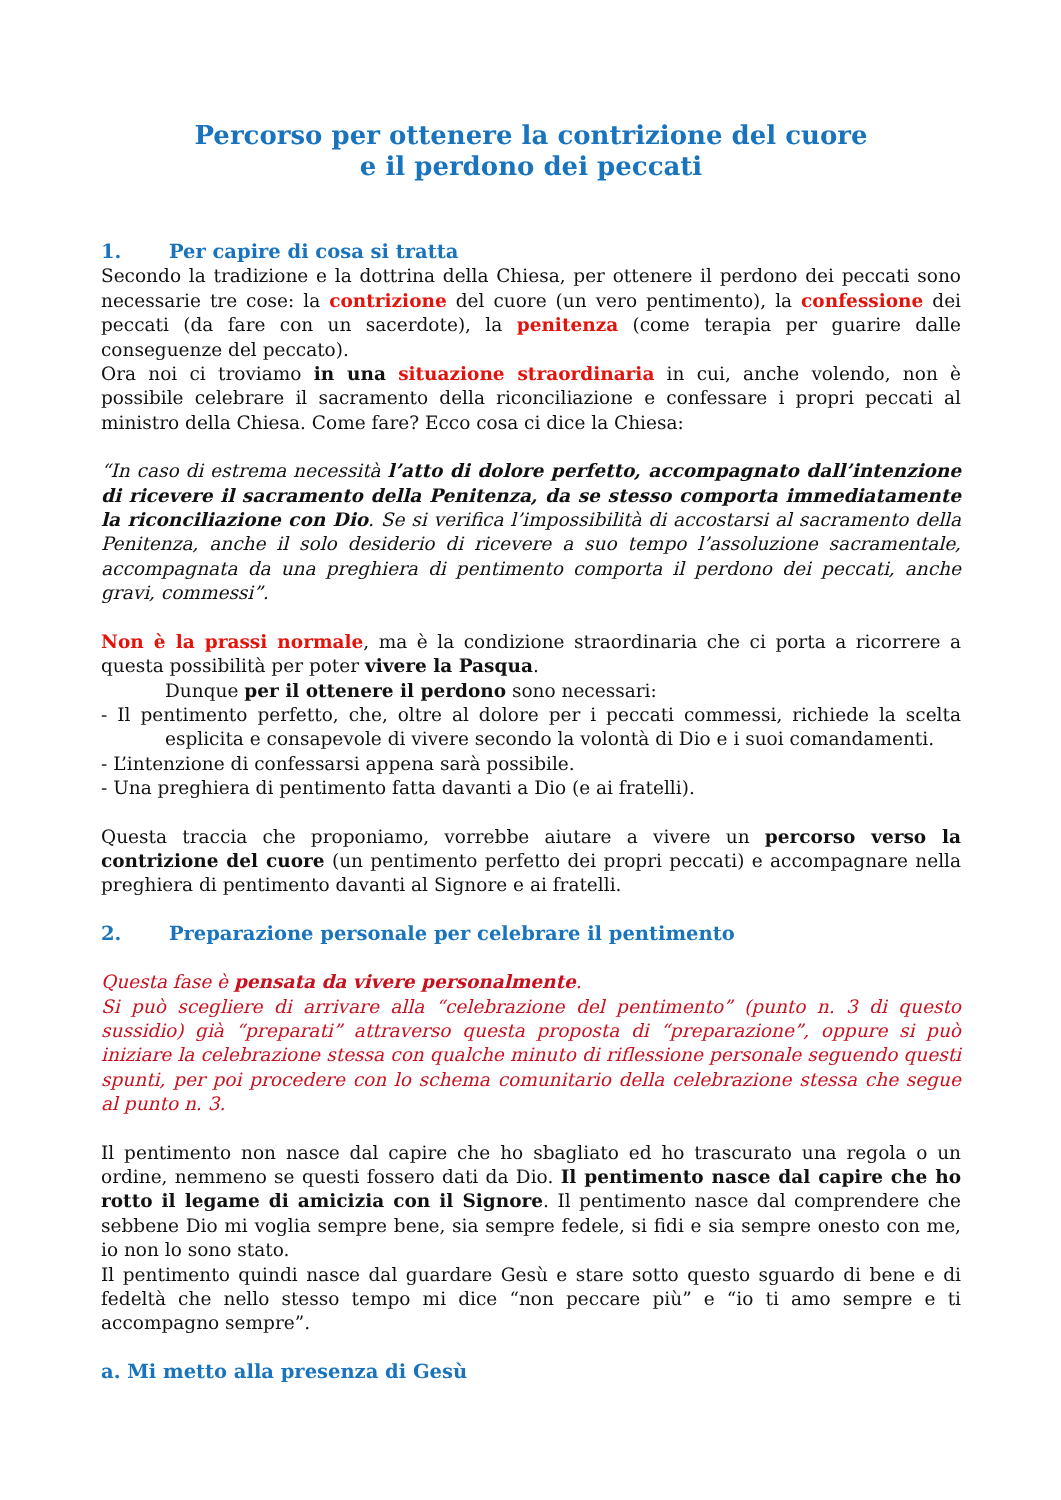Percorso per ottenere la contrizione del cuore
e il perdono dei peccati
1. Per capire di cosa si tratta
Secondo la tradizione e la dottrina della Chiesa, per ottenere il perdono dei peccati sono necessarie tre cose: la contrizione del cuore (un vero pentimento), la confessione dei peccati (da fare con un sacerdote), la penitenza (come terapia per guarire dalle conseguenze del peccato).
Ora noi ci troviamo in una situazione straordinaria in cui, anche volendo, non è possibile celebrare il sacramento della riconciliazione e confessare i propri peccati al ministro della Chiesa. Come fare? Ecco cosa ci dice la Chiesa:
“In caso di estrema necessità l’atto di dolore perfetto, accompagnato dall’intenzione di ricevere il sacramento della Penitenza, da se stesso comporta immediatamente la riconciliazione con Dio. Se si verifica l’impossibilità di accostarsi al sacramento della Penitenza, anche il solo desiderio di ricevere a suo tempo l’assoluzione sacramentale, accompagnata da una preghiera di pentimento comporta il perdono dei peccati, anche gravi, commessi”.
Non è la prassi normale, ma è la condizione straordinaria che ci porta a ricorrere a questa possibilità per poter vivere la Pasqua.
Dunque per il ottenere il perdono sono necessari:
- Il pentimento perfetto, che, oltre al dolore per i peccati commessi, richiede la scelta esplicita e consapevole di vivere secondo la volontà di Dio e i suoi comandamenti.
- L’intenzione di confessarsi appena sarà possibile.
- Una preghiera di pentimento fatta davanti a Dio (e ai fratelli).
Questa traccia che proponiamo, vorrebbe aiutare a vivere un percorso verso la contrizione del cuore (un pentimento perfetto dei propri peccati) e accompagnare nella preghiera di pentimento davanti al Signore e ai fratelli.
2. Preparazione personale per celebrare il pentimento
Questa fase è pensata da vivere personalmente.
Si può scegliere di arrivare alla “celebrazione del pentimento” (punto n. 3 di questo sussidio) già “preparati” attraverso questa proposta di “preparazione”, oppure si può iniziare la celebrazione stessa con qualche minuto di riflessione personale seguendo questi spunti, per poi procedere con lo schema comunitario della celebrazione stessa che segue al punto n. 3.
Il pentimento non nasce dal capire che ho sbagliato ed ho trascurato una regola o un ordine, nemmeno se questi fossero dati da Dio. Il pentimento nasce dal capire che ho rotto il legame di amicizia con il Signore. Il pentimento nasce dal comprendere che sebbene Dio mi voglia sempre bene, sia sempre fedele, si fidi e sia sempre onesto con me, io non lo sono stato.
Il pentimento quindi nasce dal guardare Gesù e stare sotto questo sguardo di bene e di fedeltà che nello stesso tempo mi dice “non peccare più” e “io ti amo sempre e ti accompagno sempre”.
a. Mi metto alla presenza di Gesù